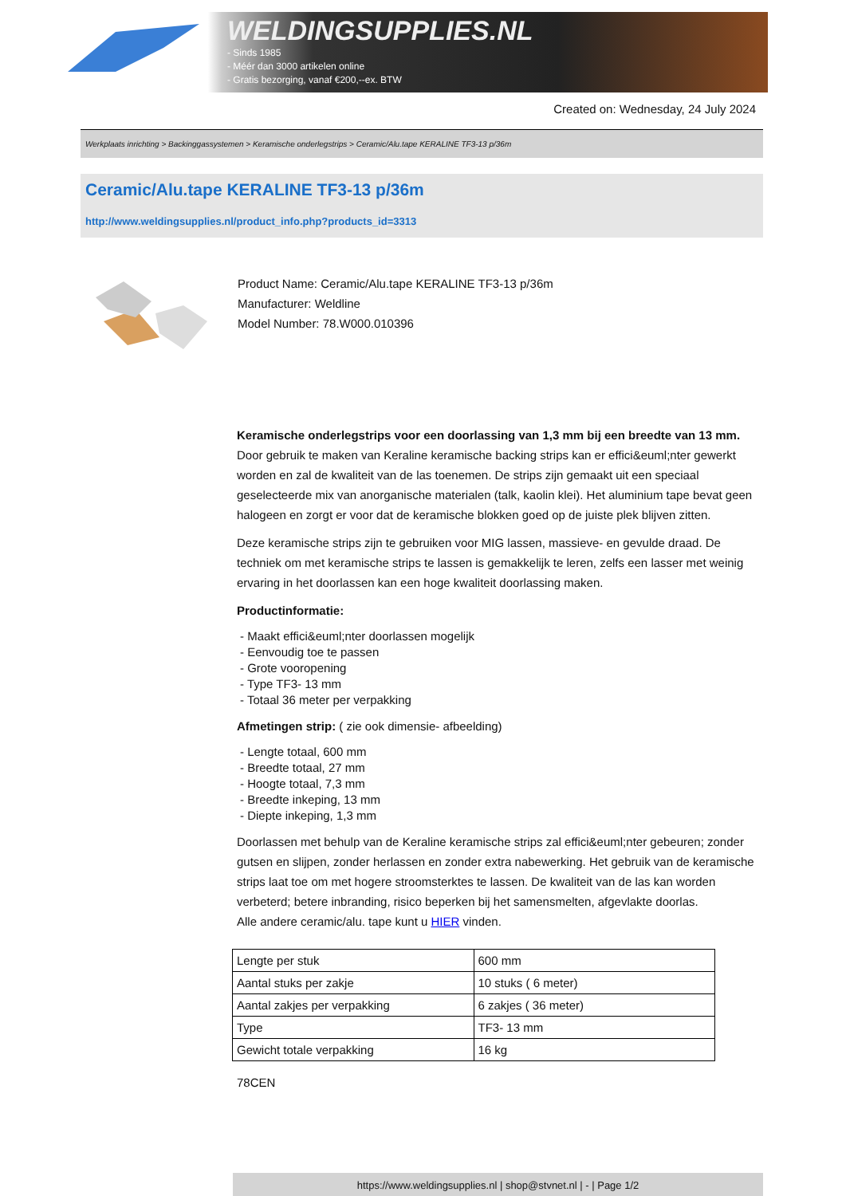WELDINGSUPPLIES.NL
- Sinds 1985
- Méér dan 3000 artikelen online
- Gratis bezorging, vanaf €200,--ex. BTW
Created on: Wednesday, 24 July 2024
Werkplaats inrichting > Backinggassystemen > Keramische onderlegstrips > Ceramic/Alu.tape KERALINE TF3-13 p/36m
Ceramic/Alu.tape KERALINE TF3-13 p/36m
http://www.weldingsupplies.nl/product_info.php?products_id=3313
Product Name: Ceramic/Alu.tape KERALINE TF3-13 p/36m
Manufacturer: Weldline
Model Number: 78.W000.010396
Keramische onderlegstrips voor een doorlassing van 1,3 mm bij een breedte van 13 mm. Door gebruik te maken van Keraline keramische backing strips kan er effici&euml;nter gewerkt worden en zal de kwaliteit van de las toenemen. De strips zijn gemaakt uit een speciaal geselecteerde mix van anorganische materialen (talk, kaolin klei). Het aluminium tape bevat geen halogeen en zorgt er voor dat de keramische blokken goed op de juiste plek blijven zitten.
Deze keramische strips zijn te gebruiken voor MIG lassen, massieve- en gevulde draad. De techniek om met keramische strips te lassen is gemakkelijk te leren, zelfs een lasser met weinig ervaring in het doorlassen kan een hoge kwaliteit doorlassing maken.
Productinformatie:
- Maakt effici&euml;nter doorlassen mogelijk
- Eenvoudig toe te passen
- Grote vooropening
- Type TF3- 13 mm
- Totaal 36 meter per verpakking
Afmetingen strip: ( zie ook dimensie- afbeelding)
- Lengte totaal, 600 mm
- Breedte totaal, 27 mm
- Hoogte totaal, 7,3 mm
- Breedte inkeping, 13 mm
- Diepte inkeping, 1,3 mm
Doorlassen met behulp van de Keraline keramische strips zal effici&euml;nter gebeuren; zonder gutsen en slijpen, zonder herlassen en zonder extra nabewerking. Het gebruik van de keramische strips laat toe om met hogere stroomsterktes te lassen. De kwaliteit van de las kan worden verbeterd; betere inbranding, risico beperken bij het samensmelten, afgevlakte doorlas.
Alle andere ceramic/alu. tape kunt u HIER vinden.
| Lengte per stuk | 600 mm |
| Aantal stuks per zakje | 10 stuks ( 6 meter) |
| Aantal zakjes per verpakking | 6 zakjes ( 36 meter) |
| Type | TF3- 13 mm |
| Gewicht totale verpakking | 16 kg |
78CEN
https://www.weldingsupplies.nl | shop@stvnet.nl | - | Page 1/2